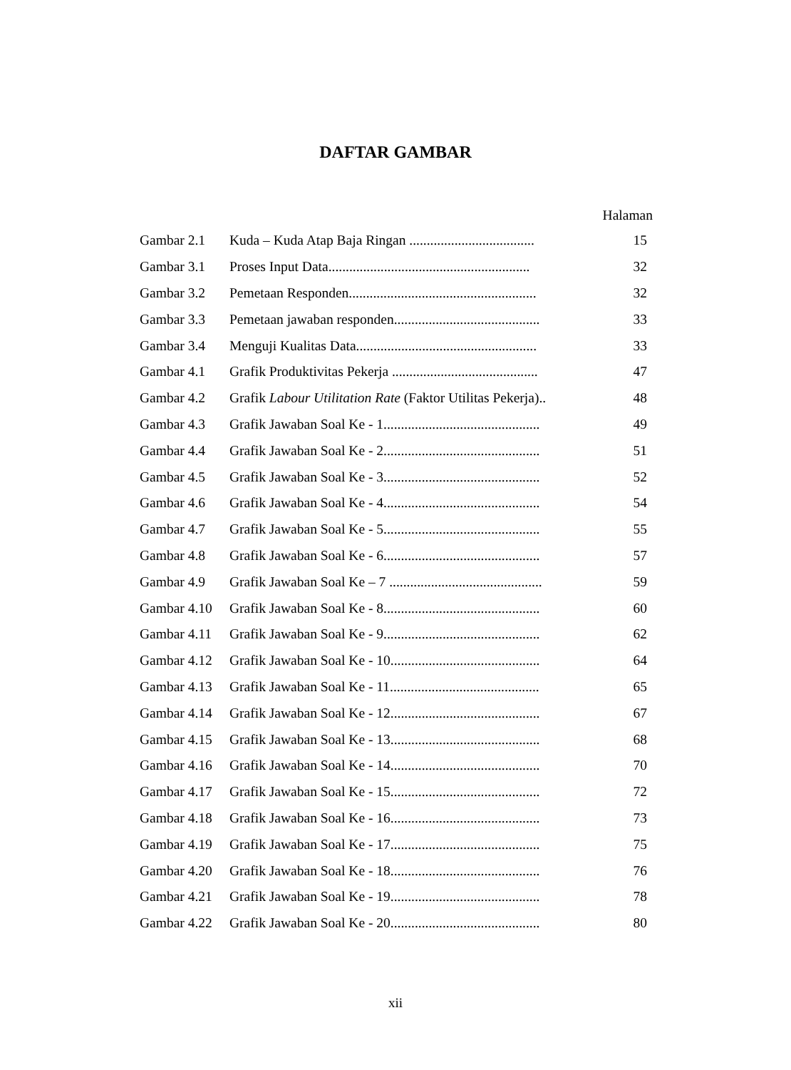DAFTAR GAMBAR
| Halaman | | |
| Gambar 2.1 | Kuda – Kuda Atap Baja Ringan .................................... | 15 |
| Gambar 3.1 | Proses Input Data.......................................................... | 32 |
| Gambar 3.2 | Pemetaan Responden...................................................... | 32 |
| Gambar 3.3 | Pemetaan jawaban responden.......................................... | 33 |
| Gambar 3.4 | Menguji Kualitas Data.................................................... | 33 |
| Gambar 4.1 | Grafik Produktivitas Pekerja .......................................... | 47 |
| Gambar 4.2 | Grafik Labour Utilitation Rate (Faktor Utilitas Pekerja).. | 48 |
| Gambar 4.3 | Grafik Jawaban Soal Ke - 1............................................. | 49 |
| Gambar 4.4 | Grafik Jawaban Soal Ke - 2............................................. | 51 |
| Gambar 4.5 | Grafik Jawaban Soal Ke - 3............................................. | 52 |
| Gambar 4.6 | Grafik Jawaban Soal Ke - 4............................................. | 54 |
| Gambar 4.7 | Grafik Jawaban Soal Ke - 5............................................. | 55 |
| Gambar 4.8 | Grafik Jawaban Soal Ke - 6............................................. | 57 |
| Gambar 4.9 | Grafik Jawaban Soal Ke – 7 ............................................ | 59 |
| Gambar 4.10 | Grafik Jawaban Soal Ke - 8............................................. | 60 |
| Gambar 4.11 | Grafik Jawaban Soal Ke - 9............................................. | 62 |
| Gambar 4.12 | Grafik Jawaban Soal Ke - 10........................................... | 64 |
| Gambar 4.13 | Grafik Jawaban Soal Ke - 11........................................... | 65 |
| Gambar 4.14 | Grafik Jawaban Soal Ke - 12........................................... | 67 |
| Gambar 4.15 | Grafik Jawaban Soal Ke - 13........................................... | 68 |
| Gambar 4.16 | Grafik Jawaban Soal Ke - 14........................................... | 70 |
| Gambar 4.17 | Grafik Jawaban Soal Ke - 15........................................... | 72 |
| Gambar 4.18 | Grafik Jawaban Soal Ke - 16........................................... | 73 |
| Gambar 4.19 | Grafik Jawaban Soal Ke - 17........................................... | 75 |
| Gambar 4.20 | Grafik Jawaban Soal Ke - 18........................................... | 76 |
| Gambar 4.21 | Grafik Jawaban Soal Ke - 19........................................... | 78 |
| Gambar 4.22 | Grafik Jawaban Soal Ke - 20........................................... | 80 |
xii